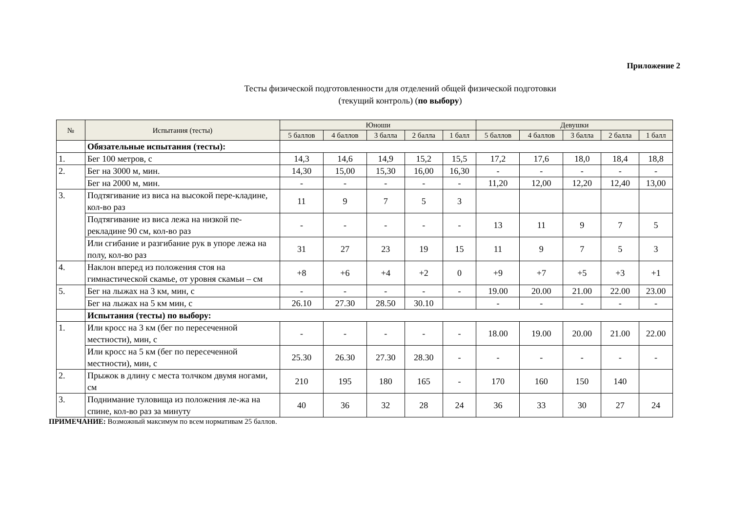Приложение 2
Тесты физической подготовленности для отделений общей физической подготовки
(текущий контроль) (по выбору)
| № | Испытания (тесты) | Юноши | | | | | Девушки | | | | |
| --- | --- | --- | --- | --- | --- | --- | --- | --- | --- | --- | --- |
| | | 5 баллов | 4 баллов | 3 балла | 2 балла | 1 балл | 5 баллов | 4 баллов | 3 балла | 2 балла | 1 балл |
| | Обязательные испытания (тесты): | | | | | | | | | | |
| 1. | Бег 100 метров, с | 14,3 | 14,6 | 14,9 | 15,2 | 15,5 | 17,2 | 17,6 | 18,0 | 18,4 | 18,8 |
| 2. | Бег на 3000 м, мин. | 14,30 | 15,00 | 15,30 | 16,00 | 16,30 | - | - | - | - | - |
| | Бег на 2000 м, мин. | - | - | - | - | - | 11,20 | 12,00 | 12,20 | 12,40 | 13,00 |
| 3. | Подтягивание из виса на высокой пере-кладине, кол-во раз | 11 | 9 | 7 | 5 | 3 | | | | | |
| | Подтягивание из виса лежа на низкой пе-рекладине 90 см, кол-во раз | - | - | - | - | - | 13 | 11 | 9 | 7 | 5 |
| | Или сгибание и разгибание рук в упоре лежа на полу, кол-во раз | 31 | 27 | 23 | 19 | 15 | 11 | 9 | 7 | 5 | 3 |
| 4. | Наклон вперед из положения стоя на гимнастической скамье, от уровня скамьи – см | +8 | +6 | +4 | +2 | 0 | +9 | +7 | +5 | +3 | +1 |
| 5. | Бег на лыжах на 3 км, мин, с | - | - | - | - | - | 19.00 | 20.00 | 21.00 | 22.00 | 23.00 |
| | Бег на лыжах на 5 км мин, с | 26.10 | 27.30 | 28.50 | 30.10 | | - | - | - | - | - |
| | Испытания (тесты) по выбору: | | | | | | | | | | |
| 1. | Или кросс на 3 км (бег по пересеченной местности), мин, с | - | - | - | - | - | 18.00 | 19.00 | 20.00 | 21.00 | 22.00 |
| | Или кросс на 5 км (бег по пересеченной местности), мин, с | 25.30 | 26.30 | 27.30 | 28.30 | - | - | - | - | - | - |
| 2. | Прыжок в длину с места толчком двумя ногами, см | 210 | 195 | 180 | 165 | - | 170 | 160 | 150 | 140 | |
| 3. | Поднимание туловища из положения ле-жа на спине, кол-во раз за минуту | 40 | 36 | 32 | 28 | 24 | 36 | 33 | 30 | 27 | 24 |
ПРИМЕЧАНИЕ: Возможный максимум по всем нормативам 25 баллов.